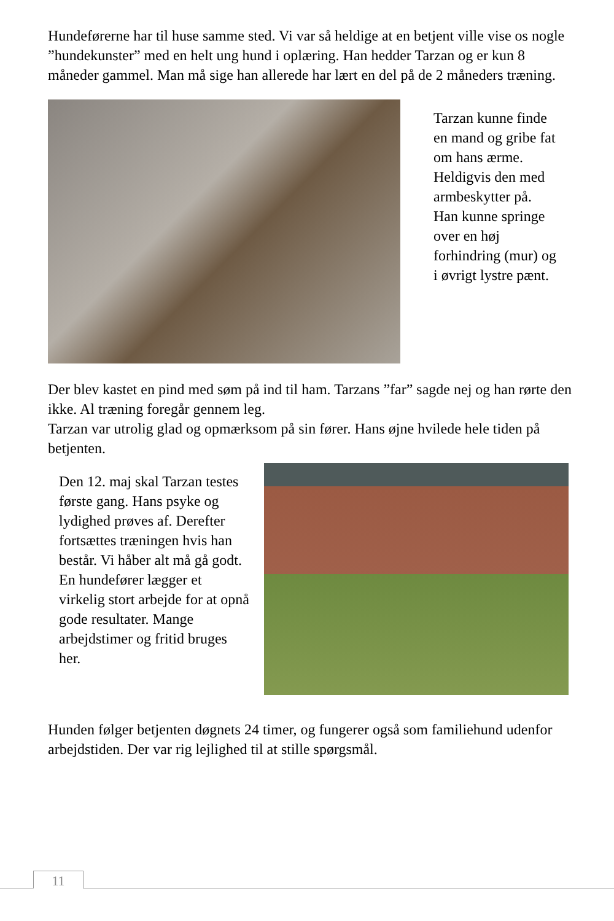Hundeførerne har til huse samme sted. Vi var så heldige at en betjent ville vise os nogle ”hundekunster” med en helt ung hund i oplæring. Han hedder Tarzan og er kun 8 måneder gammel. Man må sige han allerede har lært en del på de 2 måneders træning.
Tarzan kunne finde en mand og gribe fat om hans ærme. Heldigvis den med armbeskytter på. Han kunne springe over en høj forhindring (mur) og i øvrigt lystre pænt.
Der blev kastet en pind med søm på ind til ham. Tarzans ”far” sagde nej og han rørte den ikke. Al træning foregår gennem leg.
Tarzan var utrolig glad og opmærksom på sin fører. Hans øjne hvilede hele tiden på betjenten.
Den 12. maj skal Tarzan testes første gang. Hans psyke og lydighed prøves af. Derefter fortsættes træningen hvis han består. Vi håber alt må gå godt. En hundefører lægger et virkelig stort arbejde for at opnå gode resultater. Mange arbejdstimer og fritid bruges her.
Hunden følger betjenten døgnets 24 timer, og fungerer også som familiehund udenfor arbejdstiden. Der var rig lejlighed til at stille spørgsmål.
11